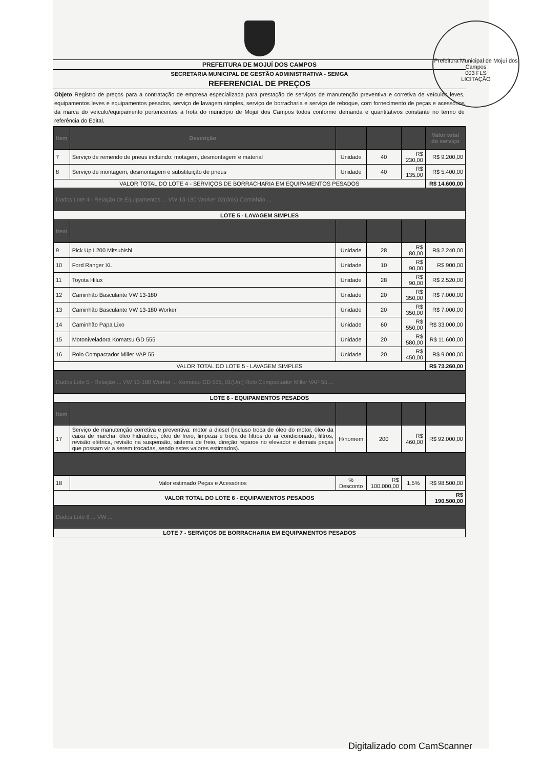Prefeitura Municipal de Mojuí dos Campos
003 FLS
LICITAÇÃO
PREFEITURA DE MOJUÍ DOS CAMPOS
SECRETARIA MUNICIPAL DE GESTÃO ADMINISTRATIVA - SEMGA
REFERENCIAL DE PREÇOS
Objeto Registro de preços para a contratação de empresa especializada para prestação de serviços de manutenção preventiva e corretiva de veículos leves, equipamentos leves e equipamentos pesados, serviço de lavagem simples, serviço de borracharia e serviço de reboque, com fornecimento de peças e acessórios da marca do veículo/equipamento pertencentes à frota do município de Mojuí dos Campos todos conforme demanda e quantitativos constante no termo de referência do Edital.
| Item | Descrição | | | | Valor total do serviço |
| --- | --- | --- | --- | --- | --- |
| 7 | Serviço de remendo de pneus incluindo: motagem, desmontagem e material | Unidade | 40 | R$ 230,00 | R$ 9.200,00 |
| 8 | Serviço de montagem, desmontagem e substituição de pneus | Unidade | 40 | R$ 135,00 | R$ 5.400,00 |
| VALOR TOTAL DO LOTE 4 - SERVIÇOS DE BORRACHARIA EM EQUIPAMENTOS PESADOS | | | | | R$ 14.600,00 |
| Dados Lote 4 - Relação de Equipamentos ... VW 13-180 Worker 02(dois) Caminhão ... | | | | | |
| LOTE 5 - LAVAGEM SIMPLES | | | | | |
| Item | | | | | |
| 9 | Pick Up L200 Mitsubishi | Unidade | 28 | R$ 80,00 | R$ 2.240,00 |
| 10 | Ford Ranger XL | Unidade | 10 | R$ 90,00 | R$ 900,00 |
| 11 | Toyota Hilux | Unidade | 28 | R$ 90,00 | R$ 2.520,00 |
| 12 | Caminhão Basculante VW 13-180 | Unidade | 20 | R$ 350,00 | R$ 7.000,00 |
| 13 | Caminhão Basculante VW 13-180 Worker | Unidade | 20 | R$ 350,00 | R$ 7.000,00 |
| 14 | Caminhão Papa Lixo | Unidade | 60 | R$ 550,00 | R$ 33.000,00 |
| 15 | Motoniveladora Komatsu GD 555 | Unidade | 20 | R$ 580,00 | R$ 11.600,00 |
| 16 | Rolo Compactador Miller VAP 55 | Unidade | 20 | R$ 450,00 | R$ 9.000,00 |
| VALOR TOTAL DO LOTE 5 - LAVAGEM SIMPLES | | | | | R$ 73.260,00 |
| Dados Lote 5 - Relação ... VW 13-180 Worker ... Komatsu GD 555, 01(Um) Rolo Compactador Miller VAP 55 ... | | | | | |
| LOTE 6 - EQUIPAMENTOS PESADOS | | | | | |
| Item | | | | | |
| 17 | Serviço de manutenção corretiva e preventiva: motor a diesel (Incluso troca de óleo do motor, óleo da caixa de marcha, óleo hidráulico, óleo de freio, limpeza e troca de filtros do ar condicionado, filtros, revisão elétrica, revisão na suspensão, sistema de freio, direção reparos no elevador e demais peças que possam vir a serem trocadas, sendo estes valores estimados). | H/homem | 200 | R$ 460,00 | R$ 92.000,00 |
| 18 | Valor estimado Peças e Acessórios | % Desconto | R$ 100.000,00 | 1,5% | R$ 98.500,00 |
| VALOR TOTAL DO LOTE 6 - EQUIPAMENTOS PESADOS | | | | | R$ 190.500,00 |
| Dados Lote 6 ... VW ... | | | | | |
| LOTE 7 - SERVIÇOS DE BORRACHARIA EM EQUIPAMENTOS PESADOS | | | | | |
Digitalizado com CamScanner